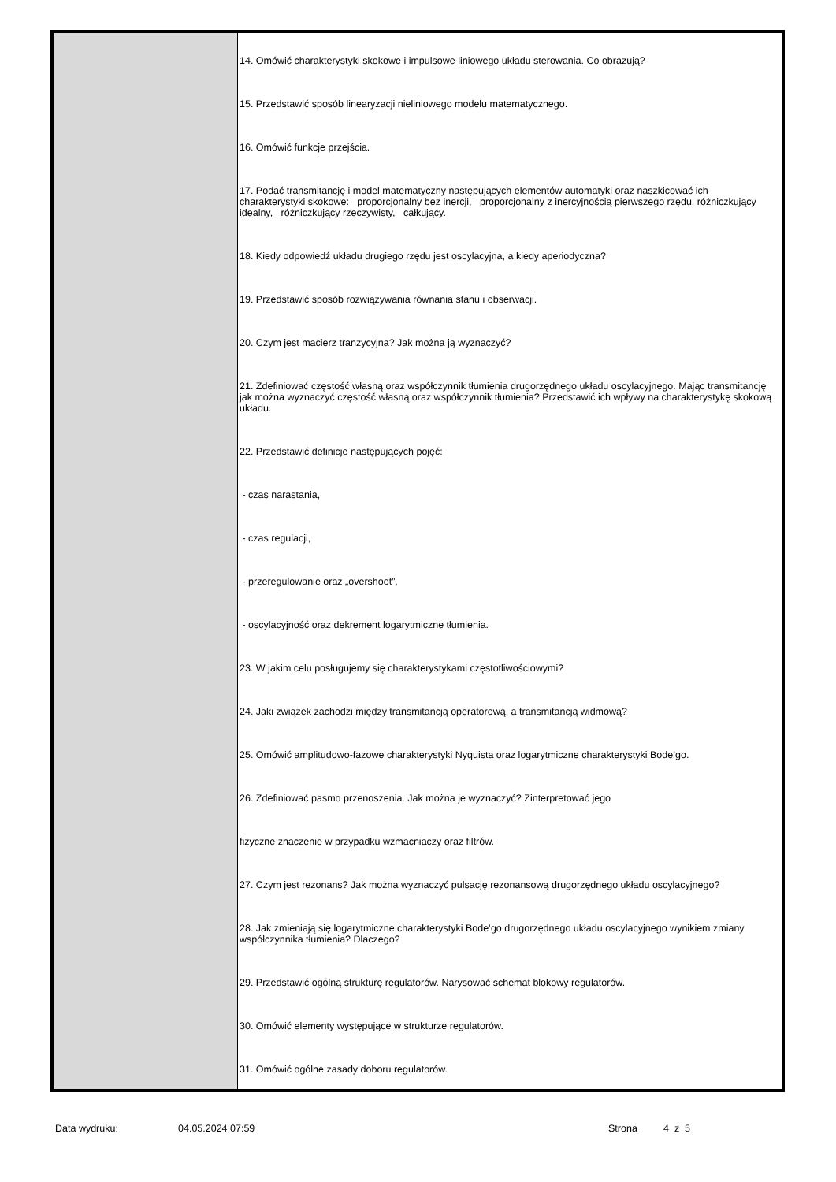14. Omówić charakterystyki skokowe i impulsowe liniowego układu sterowania. Co obrazują?
15. Przedstawić sposób linearyzacji nieliniowego modelu matematycznego.
16. Omówić funkcje przejścia.
17. Podać transmitancję i model matematyczny następujących elementów automatyki oraz naszkicować ich charakterystyki skokowe: proporcjonalny bez inercji, proporcjonalny z inercyjnością pierwszego rzędu, różniczkujący idealny, różniczkujący rzeczywisty, całkujący.
18. Kiedy odpowiedź układu drugiego rzędu jest oscylacyjna, a kiedy aperiodyczna?
19. Przedstawić sposób rozwiązywania równania stanu i obserwacji.
20. Czym jest macierz tranzycyjna? Jak można ją wyznaczyć?
21. Zdefiniować częstość własną oraz współczynnik tłumienia drugorzędnego układu oscylacyjnego. Mając transmitancję jak można wyznaczyć częstość własną oraz współczynnik tłumienia? Przedstawić ich wpływy na charakterystykę skokową układu.
22. Przedstawić definicje następujących pojęć:
- czas narastania,
- czas regulacji,
- przeregulowanie oraz „overshoot”,
- oscylacyjność oraz dekrement logarytmiczne tłumienia.
23. W jakim celu posługujemy się charakterystykami częstotliwościowymi?
24. Jaki związek zachodzi między transmitancją operatorową, a transmitancją widmową?
25. Omówić amplitudowo-fazowe charakterystyki Nyquista oraz logarytmiczne charakterystyki Bode’go.
26. Zdefiniować pasmo przenoszenia. Jak można je wyznaczyć? Zinterpretować jego
fizyczne znaczenie w przypadku wzmacniaczy oraz filtrów.
27. Czym jest rezonans? Jak można wyznaczyć pulsację rezonansową drugorzędnego układu oscylacyjnego?
28. Jak zmieniają się logarytmiczne charakterystyki Bode’go drugorzędnego układu oscylacyjnego wynikiem zmiany współczynnika tłumienia? Dlaczego?
29. Przedstawić ogólną strukturę regulatorów. Narysować schemat blokowy regulatorów.
30. Omówić elementy występujące w strukturze regulatorów.
31. Omówić ogólne zasady doboru regulatorów.
Data wydruku: 04.05.2024 07:59 Strona 4 z 5